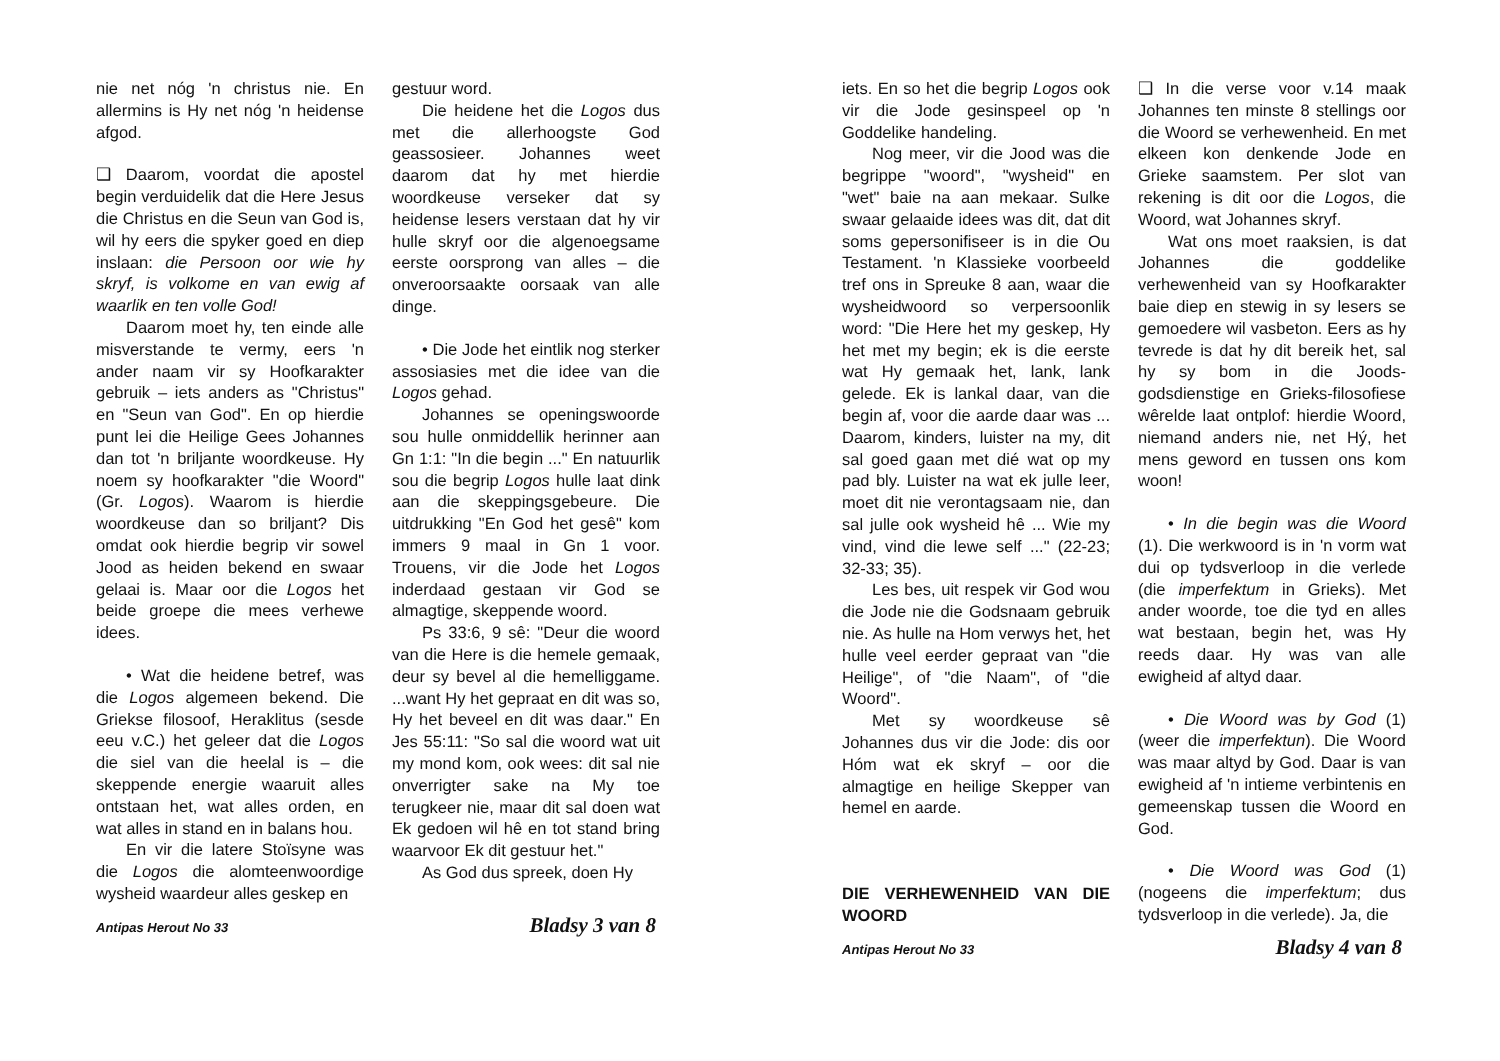nie net nóg 'n christus nie. En allermins is Hy net nóg 'n heidense afgod.
❑ Daarom, voordat die apostel begin verduidelik dat die Here Jesus die Christus en die Seun van God is, wil hy eers die spyker goed en diep inslaan: die Persoon oor wie hy skryf, is volkome en van ewig af waarlik en ten volle God!
Daarom moet hy, ten einde alle misverstande te vermy, eers 'n ander naam vir sy Hoofkarakter gebruik – iets anders as "Christus" en "Seun van God". En op hierdie punt lei die Heilige Gees Johannes dan tot 'n briljante woordkeuse. Hy noem sy hoofkarakter "die Woord" (Gr. Logos). Waarom is hierdie woordkeuse dan so briljant? Dis omdat ook hierdie begrip vir sowel Jood as heiden bekend en swaar gelaai is. Maar oor die Logos het beide groepe die mees verhewe idees.
• Wat die heidene betref, was die Logos algemeen bekend. Die Griekse filosoof, Heraklitus (sesde eeu v.C.) het geleer dat die Logos die siel van die heelal is – die skeppende energie waaruit alles ontstaan het, wat alles orden, en wat alles in stand en in balans hou.
En vir die latere Stoïsyne was die Logos die alomteenwoordige wysheid waardeur alles geskep en
gestuur word.
Die heidene het die Logos dus met die allerhoogste God geassosieer. Johannes weet daarom dat hy met hierdie woordkeuse verseker dat sy heidense lesers verstaan dat hy vir hulle skryf oor die algenoegsame eerste oorsprong van alles – die onveroorsaakte oorsaak van alle dinge.
• Die Jode het eintlik nog sterker assosiasies met die idee van die Logos gehad.
Johannes se openingswoorde sou hulle onmiddellik herinner aan Gn 1:1: "In die begin ..." En natuurlik sou die begrip Logos hulle laat dink aan die skeppingsgebeure. Die uitdrukking "En God het gesê" kom immers 9 maal in Gn 1 voor. Trouens, vir die Jode het Logos inderdaad gestaan vir God se almagtige, skeppende woord.
Ps 33:6, 9 sê: "Deur die woord van die Here is die hemele gemaak, deur sy bevel al die hemelliggame. ...want Hy het gepraat en dit was so, Hy het beveel en dit was daar." En Jes 55:11: "So sal die woord wat uit my mond kom, ook wees: dit sal nie onverrigter sake na My toe terugkeer nie, maar dit sal doen wat Ek gedoen wil hê en tot stand bring waarvoor Ek dit gestuur het."
As God dus spreek, doen Hy
Antipas Herout No 33 Bladsy 3 van 8
iets. En so het die begrip Logos ook vir die Jode gesinspeel op 'n Goddelike handeling.
Nog meer, vir die Jood was die begrippe "woord", "wysheid" en "wet" baie na aan mekaar. Sulke swaar gelaaide idees was dit, dat dit soms gepersonifiseer is in die Ou Testament. 'n Klassieke voorbeeld tref ons in Spreuke 8 aan, waar die wysheidwoord so verpersoonlik word: "Die Here het my geskep, Hy het met my begin; ek is die eerste wat Hy gemaak het, lank, lank gelede. Ek is lankal daar, van die begin af, voor die aarde daar was ... Daarom, kinders, luister na my, dit sal goed gaan met dié wat op my pad bly. Luister na wat ek julle leer, moet dit nie verontagsaam nie, dan sal julle ook wysheid hê ... Wie my vind, vind die lewe self ..." (22-23; 32-33; 35).
Les bes, uit respek vir God wou die Jode nie die Godsnaam gebruik nie. As hulle na Hom verwys het, het hulle veel eerder gepraat van "die Heilige", of "die Naam", of "die Woord".
Met sy woordkeuse sê Johannes dus vir die Jode: dis oor Hóm wat ek skryf – oor die almagtige en heilige Skepper van hemel en aarde.
DIE VERHEWENHEID VAN DIE WOORD
❑ In die verse voor v.14 maak Johannes ten minste 8 stellings oor die Woord se verhewenheid. En met elkeen kon denkende Jode en Grieke saamstem. Per slot van rekening is dit oor die Logos, die Woord, wat Johannes skryf.
Wat ons moet raaksien, is dat Johannes die goddelike verhewenheid van sy Hoofkarakter baie diep en stewig in sy lesers se gemoedere wil vasbeton. Eers as hy tevrede is dat hy dit bereik het, sal hy sy bom in die Joods-godsdienstige en Grieks-filosofiese wêrelde laat ontplof: hierdie Woord, niemand anders nie, net Hý, het mens geword en tussen ons kom woon!
• In die begin was die Woord (1). Die werkwoord is in 'n vorm wat dui op tydsverloop in die verlede (die imperfektum in Grieks). Met ander woorde, toe die tyd en alles wat bestaan, begin het, was Hy reeds daar. Hy was van alle ewigheid af altyd daar.
• Die Woord was by God (1) (weer die imperfektun). Die Woord was maar altyd by God. Daar is van ewigheid af 'n intieme verbintenis en gemeenskap tussen die Woord en God.
• Die Woord was God (1) (nogeens die imperfektum; dus tydsverloop in die verlede). Ja, die
Antipas Herout No 33 Bladsy 4 van 8